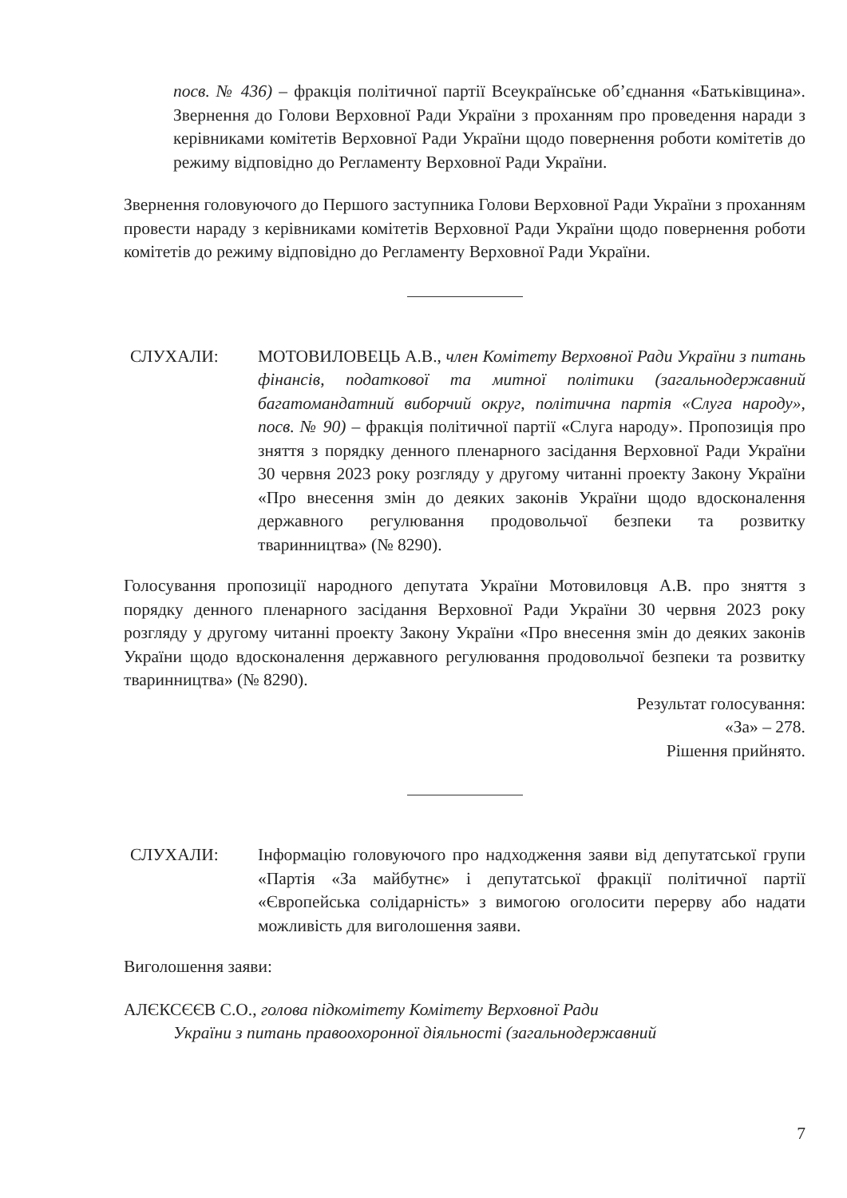посв. № 436) – фракція політичної партії Всеукраїнське об’єднання «Батьківщина». Звернення до Голови Верховної Ради України з проханням про проведення наради з керівниками комітетів Верховної Ради України щодо повернення роботи комітетів до режиму відповідно до Регламенту Верховної Ради України.
Звернення головуючого до Першого заступника Голови Верховної Ради України з проханням провести нараду з керівниками комітетів Верховної Ради України щодо повернення роботи комітетів до режиму відповідно до Регламенту Верховної Ради України.
СЛУХАЛИ: МОТОВИЛОВЕЦЬ А.В., член Комітету Верховної Ради України з питань фінансів, податкової та митної політики (загальнодержавний багатомандатний виборчий округ, політична партія «Слуга народу», посв. № 90) – фракція політичної партії «Слуга народу». Пропозиція про зняття з порядку денного пленарного засідання Верховної Ради України 30 червня 2023 року розгляду у другому читанні проекту Закону України «Про внесення змін до деяких законів України щодо вдосконалення державного регулювання продовольчої безпеки та розвитку тваринництва» (№ 8290).
Голосування пропозиції народного депутата України Мотовиловця А.В. про зняття з порядку денного пленарного засідання Верховної Ради України 30 червня 2023 року розгляду у другому читанні проекту Закону України «Про внесення змін до деяких законів України щодо вдосконалення державного регулювання продовольчої безпеки та розвитку тваринництва» (№ 8290).
Результат голосування:
«За» – 278.
Рішення прийнято.
СЛУХАЛИ: Інформацію головуючого про надходження заяви від депутатської групи «Партія «За майбутнє» і депутатської фракції політичної партії «Європейська солідарність» з вимогою оголосити перерву або надати можливість для виголошення заяви.
Виголошення заяви:
АЛЄКСЄЄВ С.О., голова підкомітету Комітету Верховної Ради
України з питань правоохоронної діяльності (загальнодержавний
7